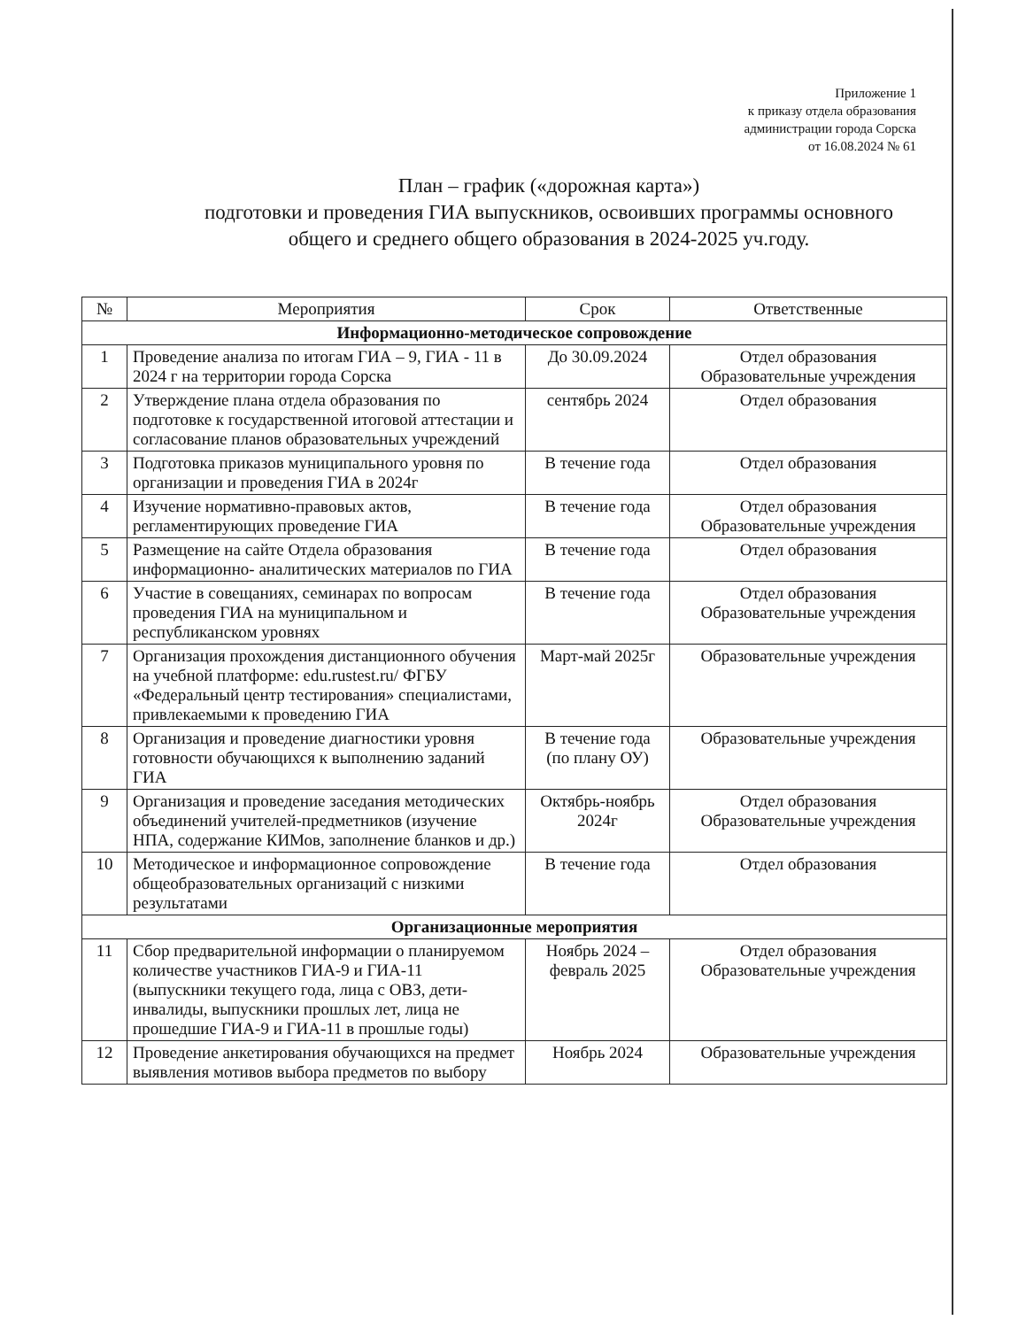Приложение 1
к приказу отдела образования
администрации города Сорска
от 16.08.2024 № 61
План – график («дорожная карта»)
подготовки и проведения ГИА выпускников, освоивших программы основного общего и среднего общего образования в 2024-2025 уч.году.
| № | Мероприятия | Срок | Ответственные |
| --- | --- | --- | --- |
| Информационно-методическое сопровождение | | | |
| 1 | Проведение анализа по итогам ГИА – 9, ГИА - 11 в 2024 г на территории города Сорска | До 30.09.2024 | Отдел образования Образовательные учреждения |
| 2 | Утверждение плана отдела образования по подготовке к государственной итоговой аттестации и согласование планов образовательных учреждений | сентябрь 2024 | Отдел образования |
| 3 | Подготовка приказов муниципального уровня по организации и проведения ГИА в 2024г | В течение года | Отдел образования |
| 4 | Изучение нормативно-правовых актов, регламентирующих проведение ГИА | В течение года | Отдел образования Образовательные учреждения |
| 5 | Размещение на сайте Отдела образования информационно- аналитических материалов по ГИА | В течение года | Отдел образования |
| 6 | Участие в совещаниях, семинарах по вопросам проведения ГИА на муниципальном и республиканском уровнях | В течение года | Отдел образования Образовательные учреждения |
| 7 | Организация прохождения дистанционного обучения на учебной платформе: edu.rustest.ru/ ФГБУ «Федеральный центр тестирования» специалистами, привлекаемыми к проведению ГИА | Март-май 2025г | Образовательные учреждения |
| 8 | Организация и проведение диагностики уровня готовности обучающихся к выполнению заданий ГИА | В течение года (по плану ОУ) | Образовательные учреждения |
| 9 | Организация и проведение заседания методических объединений учителей-предметников (изучение НПА, содержание КИМов, заполнение бланков и др.) | Октябрь-ноябрь 2024г | Отдел образования Образовательные учреждения |
| 10 | Методическое и информационное сопровождение общеобразовательных организаций с низкими результатами | В течение года | Отдел образования |
| Организационные мероприятия | | | |
| 11 | Сбор предварительной информации о планируемом количестве участников ГИА-9 и ГИА-11 (выпускники текущего года, лица с ОВЗ, дети-инвалиды, выпускники прошлых лет, лица не прошедшие ГИА-9 и ГИА-11 в прошлые годы) | Ноябрь 2024 – февраль 2025 | Отдел образования Образовательные учреждения |
| 12 | Проведение анкетирования обучающихся на предмет выявления мотивов выбора предметов по выбору | Ноябрь 2024 | Образовательные учреждения |